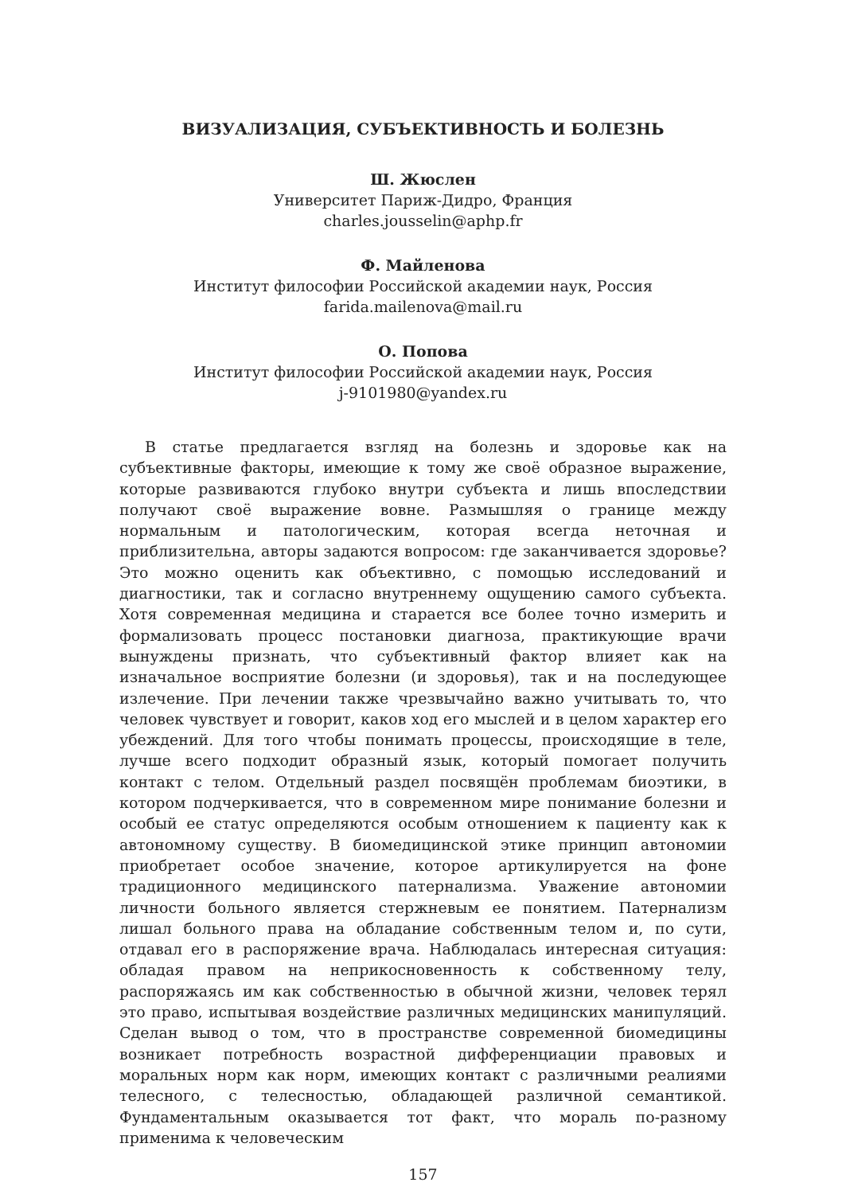ВИЗУАЛИЗАЦИЯ, СУБЪЕКТИВНОСТЬ И БОЛЕЗНЬ
Ш. Жюслен
Университет Париж-Дидро, Франция
charles.jousselin@aphp.fr
Ф. Майленова
Институт философии Российской академии наук, Россия
farida.mailenova@mail.ru
О. Попова
Институт философии Российской академии наук, Россия
j-9101980@yandex.ru
В статье предлагается взгляд на болезнь и здоровье как на субъективные факторы, имеющие к тому же своё образное выражение, которые развиваются глубоко внутри субъекта и лишь впоследствии получают своё выражение вовне. Размышляя о границе между нормальным и патологическим, которая всегда неточная и приблизительна, авторы задаются вопросом: где заканчивается здоровье? Это можно оценить как объективно, с помощью исследований и диагностики, так и согласно внутреннему ощущению самого субъекта. Хотя современная медицина и старается все более точно измерить и формализовать процесс постановки диагноза, практикующие врачи вынуждены признать, что субъективный фактор влияет как на изначальное восприятие болезни (и здоровья), так и на последующее излечение. При лечении также чрезвычайно важно учитывать то, что человек чувствует и говорит, каков ход его мыслей и в целом характер его убеждений. Для того чтобы понимать процессы, происходящие в теле, лучше всего подходит образный язык, который помогает получить контакт с телом. Отдельный раздел посвящён проблемам биоэтики, в котором подчеркивается, что в современном мире понимание болезни и особый ее статус определяются особым отношением к пациенту как к автономному существу. В биомедицинской этике принцип автономии приобретает особое значение, которое артикулируется на фоне традиционного медицинского патернализма. Уважение автономии личности больного является стержневым ее понятием. Патернализм лишал больного права на обладание собственным телом и, по сути, отдавал его в распоряжение врача. Наблюдалась интересная ситуация: обладая правом на неприкосновенность к собственному телу, распоряжаясь им как собственностью в обычной жизни, человек терял это право, испытывая воздействие различных медицинских манипуляций. Сделан вывод о том, что в пространстве современной биомедицины возникает потребность возрастной дифференциации правовых и моральных норм как норм, имеющих контакт с различными реалиями телесного, с телесностью, обладающей различной семантикой. Фундаментальным оказывается тот факт, что мораль по-разному применима к человеческим
157